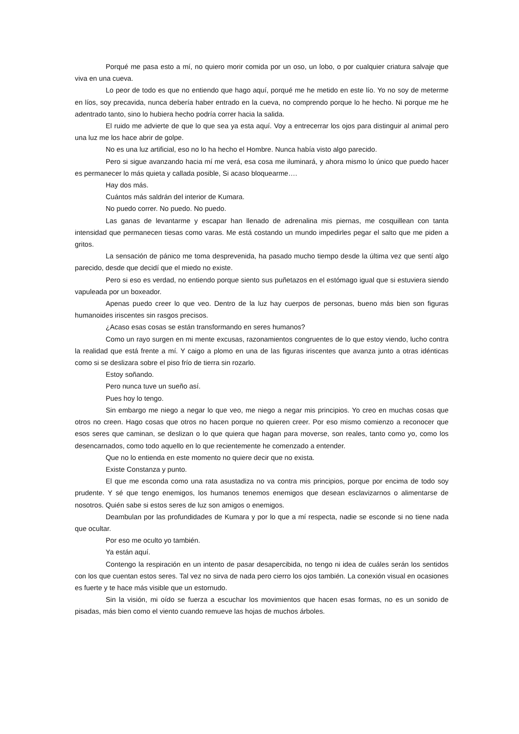Porqué me pasa esto a mí, no quiero morir comida por un oso, un lobo, o por cualquier criatura salvaje que viva en una cueva.
Lo peor de todo es que no entiendo que hago aquí, porqué me he metido en este lío. Yo no soy de meterme en líos, soy precavida, nunca debería haber entrado en la cueva, no comprendo porque lo he hecho. Ni porque me he adentrado tanto, sino lo hubiera hecho podría correr hacia la salida.
El ruido me advierte de que lo que sea ya esta aquí. Voy a entrecerrar los ojos para distinguir al animal pero una luz me los hace abrir de golpe.
No es una luz artificial, eso no lo ha hecho el Hombre. Nunca había visto algo parecido.
Pero si sigue avanzando hacia mí me verá, esa cosa me iluminará, y ahora mismo lo único que puedo hacer es permanecer lo más quieta y callada posible, Si acaso bloquearme….
Hay dos más.
Cuántos más saldrán del interior de Kumara.
No puedo correr. No puedo. No puedo.
Las ganas de levantarme y escapar han llenado de adrenalina mis piernas, me cosquillean con tanta intensidad que permanecen tiesas como varas. Me está costando un mundo impedirles pegar el salto que me piden a gritos.
La sensación de pánico me toma desprevenida, ha pasado mucho tiempo desde la última vez que sentí algo parecido, desde que decidí que el miedo no existe.
Pero si eso es verdad, no entiendo porque siento sus puñetazos en el estómago igual que si estuviera siendo vapuleada por un boxeador.
Apenas puedo creer lo que veo. Dentro de la luz hay cuerpos de personas, bueno más bien son figuras humanoides iriscentes sin rasgos precisos.
¿Acaso esas cosas se están transformando en seres humanos?
Como un rayo surgen en mi mente excusas, razonamientos congruentes de lo que estoy viendo, lucho contra la realidad que está frente a mí. Y caigo a plomo en una de las figuras iriscentes que avanza junto a otras idénticas como si se deslizara sobre el piso frío de tierra sin rozarlo.
Estoy soñando.
Pero nunca tuve un sueño así.
Pues hoy lo tengo.
Sin embargo me niego a negar lo que veo, me niego a negar mis principios. Yo creo en muchas cosas que otros no creen. Hago cosas que otros no hacen porque no quieren creer. Por eso mismo comienzo a reconocer que esos seres que caminan, se deslizan o lo que quiera que hagan para moverse, son reales, tanto como yo, como los desencarnados, como todo aquello en lo que recientemente he comenzado a entender.
Que no lo entienda en este momento no quiere decir que no exista.
Existe Constanza y punto.
El que me esconda como una rata asustadiza no va contra mis principios, porque por encima de todo soy prudente. Y sé que tengo enemigos, los humanos tenemos enemigos que desean esclavizarnos o alimentarse de nosotros. Quién sabe si estos seres de luz son amigos o enemigos.
Deambulan por las profundidades de Kumara y por lo que a mí respecta, nadie se esconde si no tiene nada que ocultar.
Por eso me oculto yo también.
Ya están aquí.
Contengo la respiración en un intento de pasar desapercibida, no tengo ni idea de cuáles serán los sentidos con los que cuentan estos seres. Tal vez no sirva de nada pero cierro los ojos también. La conexión visual en ocasiones es fuerte y te hace más visible que un estornudo.
Sin la visión, mi oído se fuerza a escuchar los movimientos que hacen esas formas, no es un sonido de pisadas, más bien como el viento cuando remueve las hojas de muchos árboles.